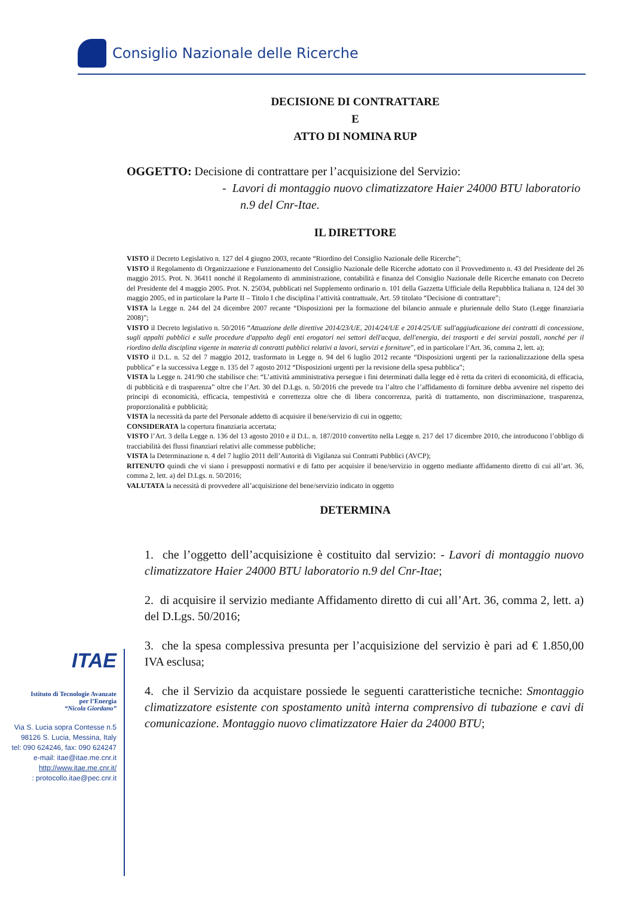Consiglio Nazionale delle Ricerche
DECISIONE DI CONTRATTARE
E
ATTO DI NOMINA RUP
OGGETTO: Decisione di contrattare per l’acquisizione del Servizio:
- Lavori di montaggio nuovo climatizzatore Haier 24000 BTU laboratorio n.9 del Cnr-Itae.
IL DIRETTORE
VISTO il Decreto Legislativo n. 127 del 4 giugno 2003, recante “Riordino del Consiglio Nazionale delle Ricerche”;
VISTO il Regolamento di Organizzazione e Funzionamento del Consiglio Nazionale delle Ricerche adottato con il Provvedimento n. 43 del Presidente del 26 maggio 2015. Prot. N. 36411 nonché il Regolamento di amministrazione, contabilità e finanza del Consiglio Nazionale delle Ricerche emanato con Decreto del Presidente del 4 maggio 2005. Prot. N. 25034, pubblicati nel Supplemento ordinario n. 101 della Gazzetta Ufficiale della Repubblica Italiana n. 124 del 30 maggio 2005, ed in particolare la Parte II – Titolo I che disciplina l’attività contrattuale, Art. 59 titolato “Decisione di contrattare”;
VISTA la Legge n. 244 del 24 dicembre 2007 recante “Disposizioni per la formazione del bilancio annuale e pluriennale dello Stato (Legge finanziaria 2008)”;
VISTO il Decreto legislativo n. 50/2016 “Attuazione delle direttive 2014/23/UE, 2014/24/UE e 2014/25/UE sull'aggiudicazione dei contratti di concessione, sugli appalti pubblici e sulle procedure d'appalto degli enti erogatori nei settori dell'acqua, dell'energia, dei trasporti e dei servizi postali, nonché per il riordino della disciplina vigente in materia di contratti pubblici relativi a lavori, servizi e forniture”, ed in particolare l’Art. 36, comma 2, lett. a);
VISTO il D.L. n. 52 del 7 maggio 2012, trasformato in Legge n. 94 del 6 luglio 2012 recante “Disposizioni urgenti per la razionalizzazione della spesa pubblica” e la successiva Legge n. 135 del 7 agosto 2012 “Disposizioni urgenti per la revisione della spesa pubblica”;
VISTA la Legge n. 241/90 che stabilisce che: “L’attività amministrativa persegue i fini determinati dalla legge ed è retta da criteri di economicità, di efficacia, di pubblicità e di trasparenza” oltre che l’Art. 30 del D.Lgs. n. 50/2016 che prevede tra l’altro che l’affidamento di forniture debba avvenire nel rispetto dei principi di economicità, efficacia, tempestività e correttezza oltre che di libera concorrenza, parità di trattamento, non discriminazione, trasparenza, proporzionalità e pubblicità;
VISTA la necessità da parte del Personale addetto di acquisire il bene/servizio di cui in oggetto;
CONSIDERATA la copertura finanziaria accertata;
VISTO l’Art. 3 della Legge n. 136 del 13 agosto 2010 e il D.L. n. 187/2010 convertito nella Legge n. 217 del 17 dicembre 2010, che introducono l’obbligo di tracciabilità dei flussi finanziari relativi alle commesse pubbliche;
VISTA la Determinazione n. 4 del 7 luglio 2011 dell’Autorità di Vigilanza sui Contratti Pubblici (AVCP);
RITENUTO quindi che vi siano i presupposti normativi e di fatto per acquisire il bene/servizio in oggetto mediante affidamento diretto di cui all’art. 36, comma 2, lett. a) del D.Lgs. n. 50/2016;
VALUTATA la necessità di provvedere all’acquisizione del bene/servizio indicato in oggetto
DETERMINA
1. che l’oggetto dell’acquisizione è costituito dal servizio: - Lavori di montaggio nuovo climatizzatore Haier 24000 BTU laboratorio n.9 del Cnr-Itae;
2. di acquisire il servizio mediante Affidamento diretto di cui all’Art. 36, comma 2, lett. a) del D.Lgs. 50/2016;
3. che la spesa complessiva presunta per l’acquisizione del servizio è pari ad € 1.850,00 IVA esclusa;
4. che il Servizio da acquistare possiede le seguenti caratteristiche tecniche: Smontaggio climatizzatore esistente con spostamento unità interna comprensivo di tubazione e cavi di comunicazione. Montaggio nuovo climatizzatore Haier da 24000 BTU;
ITAE
Istituto di Tecnologie Avanzate
per l’Energia
“Nicola Giordano”
Via S. Lucia sopra Contesse n.5
98126 S. Lucia, Messina, Italy
tel: 090 624246, fax: 090 624247
e-mail: itae@itae.me.cnr.it
http://www.itae.me.cnr.it/
: protocollo.itae@pec.cnr.it